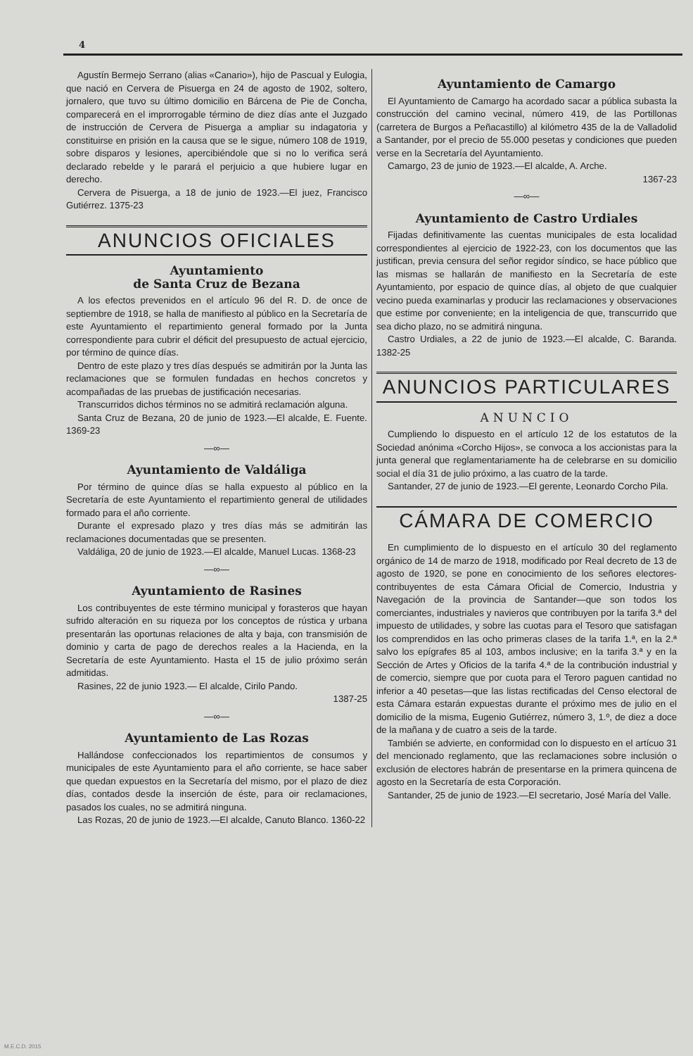4
Agustín Bermejo Serrano (alias «Canario»), hijo de Pascual y Eulogia, que nació en Cervera de Pisuerga en 24 de agosto de 1902, soltero, jornalero, que tuvo su último domicilio en Bárcena de Pie de Concha, comparecerá en el improrrogable término de diez días ante el Juzgado de instrucción de Cervera de Pisuerga a ampliar su indagatoria y constituirse en prisión en la causa que se le sigue, número 108 de 1919, sobre disparos y lesiones, apercibiéndole que si no lo verifica será declarado rebelde y le parará el perjuicio a que hubiere lugar en derecho.
Cervera de Pisuerga, a 18 de junio de 1923.—El juez, Francisco Gutiérrez. 1375-23
ANUNCIOS OFICIALES
Ayuntamiento
de Santa Cruz de Bezana
A los efectos prevenidos en el artículo 96 del R. D. de once de septiembre de 1918, se halla de manifiesto al público en la Secretaría de este Ayuntamiento el repartimiento general formado por la Junta correspondiente para cubrir el déficit del presupuesto de actual ejercicio, por término de quince días.
Dentro de este plazo y tres días después se admitirán por la Junta las reclamaciones que se formulen fundadas en hechos concretos y acompañadas de las pruebas de justificación necesarias.
Transcurridos dichos términos no se admitirá reclamación alguna.
Santa Cruz de Bezana, 20 de junio de 1923.—El alcalde, E. Fuente. 1369-23
—∞—
Ayuntamiento de Valdáliga
Por término de quince días se halla expuesto al público en la Secretaría de este Ayuntamiento el repartimiento general de utilidades formado para el año corriente.
Durante el expresado plazo y tres días más se admitirán las reclamaciones documentadas que se presenten.
Valdáliga, 20 de junio de 1923.—El alcalde, Manuel Lucas. 1368-23
—∞—
Ayuntamiento de Rasines
Los contribuyentes de este término municipal y forasteros que hayan sufrido alteración en su riqueza por los conceptos de rústica y urbana presentarán las oportunas relaciones de alta y baja, con transmisión de dominio y carta de pago de derechos reales a la Hacienda, en la Secretaría de este Ayuntamiento. Hasta el 15 de julio próximo serán admitidas.
Rasines, 22 de junio 1923.— El alcalde, Cirilo Pando.
1387-25
—∞—
Ayuntamiento de Las Rozas
Hallándose confeccionados los repartimientos de consumos y municipales de este Ayuntamiento para el año corriente, se hace saber que quedan expuestos en la Secretaría del mismo, por el plazo de diez días, contados desde la inserción de éste, para oir reclamaciones, pasados los cuales, no se admitirá ninguna.
Las Rozas, 20 de junio de 1923.—El alcalde, Canuto Blanco. 1360-22
Ayuntamiento de Camargo
El Ayuntamiento de Camargo ha acordado sacar a pública subasta la construcción del camino vecinal, número 419, de las Portillonas (carretera de Burgos a Peñacastillo) al kilómetro 435 de la de Valladolid a Santander, por el precio de 55.000 pesetas y condiciones que pueden verse en la Secretaría del Ayuntamiento.
Camargo, 23 de junio de 1923.—El alcalde, A. Arche.
1367-23
—∞—
Ayuntamiento de Castro Urdiales
Fijadas definitivamente las cuentas municipales de esta localidad correspondientes al ejercicio de 1922-23, con los documentos que las justifican, previa censura del señor regidor síndico, se hace público que las mismas se hallarán de manifiesto en la Secretaría de este Ayuntamiento, por espacio de quince días, al objeto de que cualquier vecino pueda examinarlas y producir las reclamaciones y observaciones que estime por conveniente; en la inteligencia de que, transcurrido que sea dicho plazo, no se admitirá ninguna.
Castro Urdiales, a 22 de junio de 1923.—El alcalde, C. Baranda. 1382-25
ANUNCIOS PARTICULARES
ANUNCIO
Cumpliendo lo dispuesto en el artículo 12 de los estatutos de la Sociedad anónima «Corcho Hijos», se convoca a los accionistas para la junta general que reglamentariamente ha de celebrarse en su domicilio social el día 31 de julio próximo, a las cuatro de la tarde.
Santander, 27 de junio de 1923.—El gerente, Leonardo Corcho Pila.
CÁMARA DE COMERCIO
En cumplimiento de lo dispuesto en el artículo 30 del reglamento orgánico de 14 de marzo de 1918, modificado por Real decreto de 13 de agosto de 1920, se pone en conocimiento de los señores electores-contribuyentes de esta Cámara Oficial de Comercio, Industria y Navegación de la provincia de Santander—que son todos los comerciantes, industriales y navieros que contribuyen por la tarifa 3.ª del impuesto de utilidades, y sobre las cuotas para el Tesoro que satisfagan los comprendidos en las ocho primeras clases de la tarifa 1.ª, en la 2.ª salvo los epígrafes 85 al 103, ambos inclusive; en la tarifa 3.ª y en la Sección de Artes y Oficios de la tarifa 4.ª de la contribución industrial y de comercio, siempre que por cuota para el Teroro paguen cantidad no inferior a 40 pesetas—que las listas rectificadas del Censo electoral de esta Cámara estarán expuestas durante el próximo mes de julio en el domicilio de la misma, Eugenio Gutiérrez, número 3, 1.º, de diez a doce de la mañana y de cuatro a seis de la tarde.
También se advierte, en conformidad con lo dispuesto en el artícuo 31 del mencionado reglamento, que las reclamaciones sobre inclusión o exclusión de electores habrán de presentarse en la primera quincena de agosto en la Secretaría de esta Corporación.
Santander, 25 de junio de 1923.—El secretario, José María del Valle.
M.E.C.D. 2015